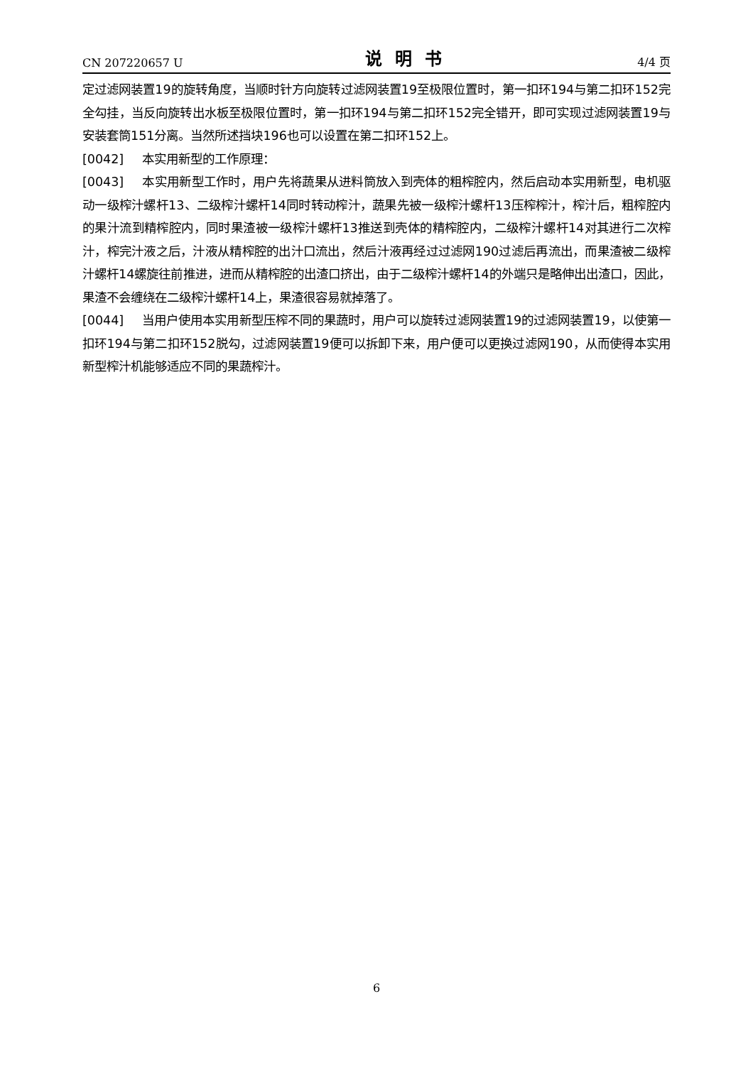CN 207220657 U 说明书 4/4 页
定过滤网装置19的旋转角度，当顺时针方向旋转过滤网装置19至极限位置时，第一扣环194与第二扣环152完全勾挂，当反向旋转出水板至极限位置时，第一扣环194与第二扣环152完全错开，即可实现过滤网装置19与安装套筒151分离。当然所述挡块196也可以设置在第二扣环152上。
[0042] 本实用新型的工作原理：
[0043] 本实用新型工作时，用户先将蔬果从进料筒放入到壳体的粗榨腔内，然后启动本实用新型，电机驱动一级榨汁螺杆13、二级榨汁螺杆14同时转动榨汁，蔬果先被一级榨汁螺杆13压榨榨汁，榨汁后，粗榨腔内的果汁流到精榨腔内，同时果渣被一级榨汁螺杆13推送到壳体的精榨腔内，二级榨汁螺杆14对其进行二次榨汁，榨完汁液之后，汁液从精榨腔的出汁口流出，然后汁液再经过过滤网190过滤后再流出，而果渣被二级榨汁螺杆14螺旋往前推进，进而从精榨腔的出渣口挤出，由于二级榨汁螺杆14的外端只是略伸出出渣口，因此，果渣不会缠绕在二级榨汁螺杆14上，果渣很容易就掉落了。
[0044] 当用户使用本实用新型压榨不同的果蔬时，用户可以旋转过滤网装置19的过滤网装置19，以使第一扣环194与第二扣环152脱勾，过滤网装置19便可以拆卸下来，用户便可以更换过滤网190，从而使得本实用新型榨汁机能够适应不同的果蔬榨汁。
6